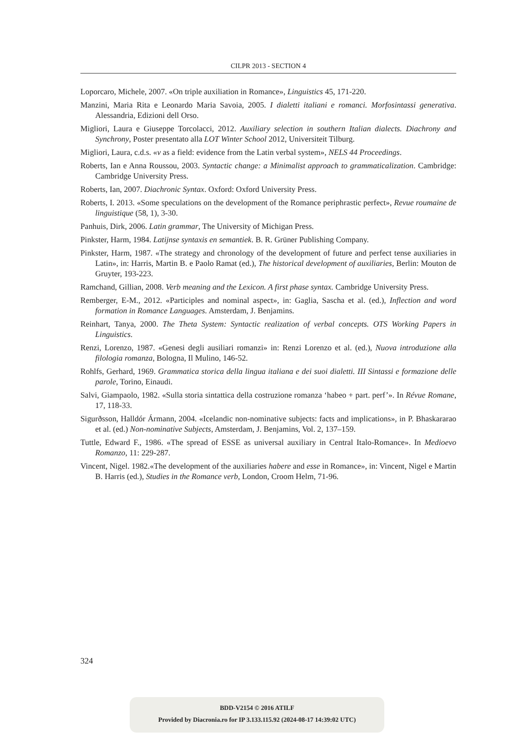CILPR 2013 - SECTION 4
Loporcaro, Michele, 2007. «On triple auxiliation in Romance», Linguistics 45, 171-220.
Manzini, Maria Rita e Leonardo Maria Savoia, 2005. I dialetti italiani e romanci. Morfosintassi generativa. Alessandria, Edizioni dell Orso.
Migliori, Laura e Giuseppe Torcolacci, 2012. Auxiliary selection in southern Italian dialects. Diachrony and Synchrony, Poster presentato alla LOT Winter School 2012, Universiteit Tilburg.
Migliori, Laura, c.d.s. «v as a field: evidence from the Latin verbal system», NELS 44 Proceedings.
Roberts, Ian e Anna Roussou, 2003. Syntactic change: a Minimalist approach to grammaticalization. Cambridge: Cambridge University Press.
Roberts, Ian, 2007. Diachronic Syntax. Oxford: Oxford University Press.
Roberts, I. 2013. «Some speculations on the development of the Romance periphrastic perfect», Revue roumaine de linguistique (58, 1), 3-30.
Panhuis, Dirk, 2006. Latin grammar, The University of Michigan Press.
Pinkster, Harm, 1984. Latijnse syntaxis en semantiek. B. R. Grüner Publishing Company.
Pinkster, Harm, 1987. «The strategy and chronology of the development of future and perfect tense auxiliaries in Latin», in: Harris, Martin B. e Paolo Ramat (ed.), The historical development of auxiliaries, Berlin: Mouton de Gruyter, 193-223.
Ramchand, Gillian, 2008. Verb meaning and the Lexicon. A first phase syntax. Cambridge University Press.
Remberger, E-M., 2012. «Participles and nominal aspect», in: Gaglia, Sascha et al. (ed.), Inflection and word formation in Romance Languages. Amsterdam, J. Benjamins.
Reinhart, Tanya, 2000. The Theta System: Syntactic realization of verbal concepts. OTS Working Papers in Linguistics.
Renzi, Lorenzo, 1987. «Genesi degli ausiliari romanzi» in: Renzi Lorenzo et al. (ed.), Nuova introduzione alla filologia romanza, Bologna, Il Mulino, 146-52.
Rohlfs, Gerhard, 1969. Grammatica storica della lingua italiana e dei suoi dialetti. III Sintassi e formazione delle parole, Torino, Einaudi.
Salvi, Giampaolo, 1982. «Sulla storia sintattica della costruzione romanza ‘habeo + part. perf’». In Révue Romane, 17, 118-33.
Sigurðsson, Halldór Ármann, 2004. «Icelandic non-nominative subjects: facts and implications», in P. Bhaskararao et al. (ed.) Non-nominative Subjects, Amsterdam, J. Benjamins, Vol. 2, 137–159.
Tuttle, Edward F., 1986. «The spread of ESSE as universal auxiliary in Central Italo-Romance». In Medioevo Romanzo, 11: 229-287.
Vincent, Nigel. 1982.«The development of the auxiliaries habere and esse in Romance», in: Vincent, Nigel e Martin B. Harris (ed.), Studies in the Romance verb, London, Croom Helm, 71-96.
324
BDD-V2154 © 2016 ATILF
Provided by Diacronia.ro for IP 3.133.115.92 (2024-08-17 14:39:02 UTC)